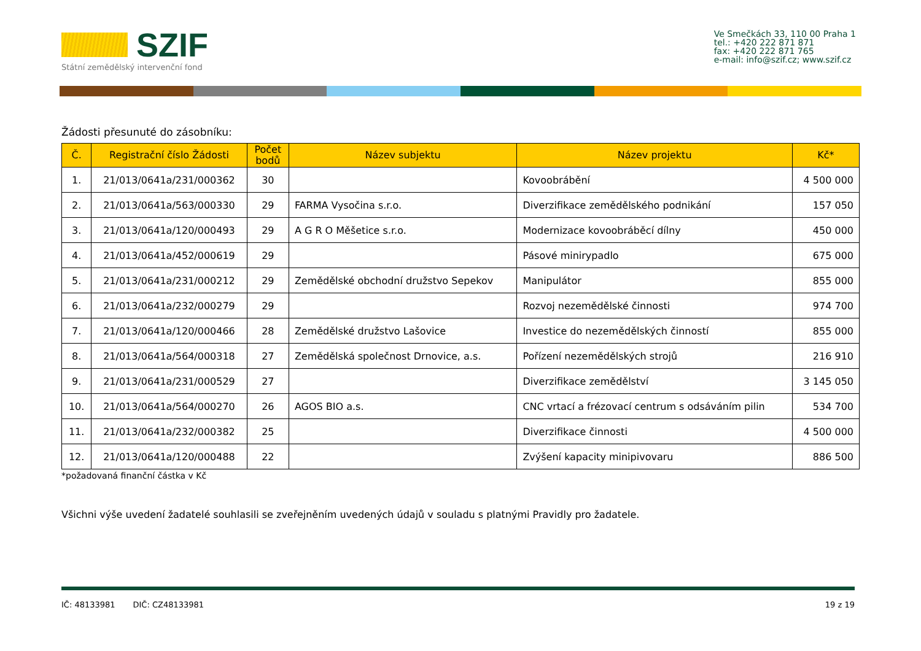SZIF
Státní zemědělský intervenční fond
Ve Smečkách 33, 110 00 Praha 1
tel.: +420 222 871 871
fax: +420 222 871 765
e-mail: info@szif.cz; www.szif.cz
Žádosti přesunuté do zásobníku:
| Č. | Registrační číslo Žádosti | Počet bodů | Název subjektu | Název projektu | Kč* |
| --- | --- | --- | --- | --- | --- |
| 1. | 21/013/0641a/231/000362 | 30 | | Kovoobrábění | 4 500 000 |
| 2. | 21/013/0641a/563/000330 | 29 | FARMA Vysočina s.r.o. | Diverzifikace zemědělského podnikání | 157 050 |
| 3. | 21/013/0641a/120/000493 | 29 | A G R O Měšetice s.r.o. | Modernizace kovoobráběcí dílny | 450 000 |
| 4. | 21/013/0641a/452/000619 | 29 | | Pásové minirypadlo | 675 000 |
| 5. | 21/013/0641a/231/000212 | 29 | Zemědělské obchodní družstvo Sepekov | Manipulátor | 855 000 |
| 6. | 21/013/0641a/232/000279 | 29 | | Rozvoj nezemědělské činnosti | 974 700 |
| 7. | 21/013/0641a/120/000466 | 28 | Zemědělské družstvo Lašovice | Investice do nezemědělských činností | 855 000 |
| 8. | 21/013/0641a/564/000318 | 27 | Zemědělská společnost Drnovice, a.s. | Pořízení nezemědělských strojů | 216 910 |
| 9. | 21/013/0641a/231/000529 | 27 | | Diverzifikace zemědělství | 3 145 050 |
| 10. | 21/013/0641a/564/000270 | 26 | AGOS BIO a.s. | CNC vrtací a frézovací centrum s odsáváním pilin | 534 700 |
| 11. | 21/013/0641a/232/000382 | 25 | | Diverzifikace činnosti | 4 500 000 |
| 12. | 21/013/0641a/120/000488 | 22 | | Zvýšení kapacity minipivovaru | 886 500 |
*požadovaná finanční částka v Kč
Všichni výše uvedení žadatelé souhlasili se zveřejněním uvedených údajů v souladu s platnými Pravidly pro žadatele.
IČ: 48133981 DIČ: CZ48133981 19 z 19